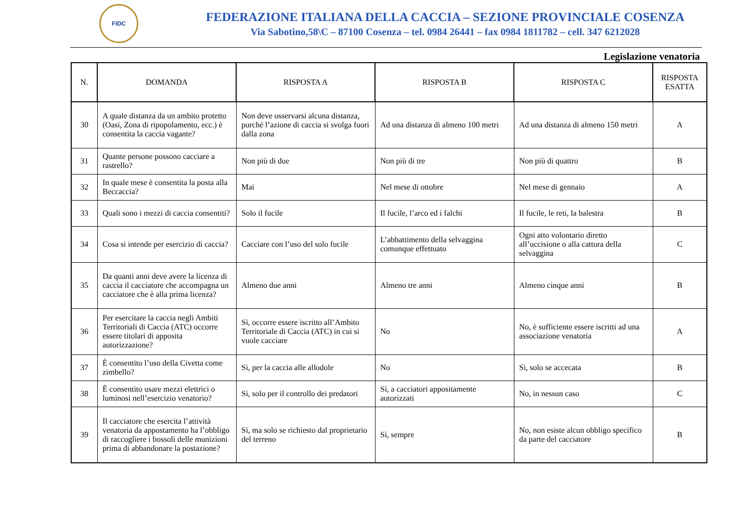FIDC
FEDERAZIONE ITALIANA DELLA CACCIA – SEZIONE PROVINCIALE COSENZA
Via Sabotino,58\C – 87100 Cosenza – tel. 0984 26441 – fax 0984 1811782 – cell. 347 6212028
Legislazione venatoria
| N. | DOMANDA | RISPOSTA A | RISPOSTA B | RISPOSTA C | RISPOSTA ESATTA |
| --- | --- | --- | --- | --- | --- |
| 30 | A quale distanza da un ambito protetto (Oasi, Zona di ripopolamento, ecc.) è consentita la caccia vagante? | Non deve osservarsi alcuna distanza, purché l’azione di caccia si svolga fuori dalla zona | Ad una distanza di almeno 100 metri | Ad una distanza di almeno 150 metri | A |
| 31 | Quante persone possono cacciare a rastrello? | Non più di due | Non più di tre | Non più di quattro | B |
| 32 | In quale mese è consentita la posta alla Beccaccia? | Mai | Nel mese di ottobre | Nel mese di gennaio | A |
| 33 | Quali sono i mezzi di caccia consentiti? | Solo il fucile | Il fucile, l’arco ed i falchi | Il fucile, le reti, la balestra | B |
| 34 | Cosa si intende per esercizio di caccia? | Cacciare con l’uso del solo fucile | L’abbattimento della selvaggina comunque effettuato | Ogni atto volontario diretto all’uccisione o alla cattura della selvaggina | C |
| 35 | Da quanti anni deve avere la licenza di caccia il cacciatore che accompagna un cacciatore che è alla prima licenza? | Almeno due anni | Almeno tre anni | Almeno cinque anni | B |
| 36 | Per esercitare la caccia negli Ambiti Territoriali di Caccia (ATC) occorre essere titolari di apposita autorizzazione? | Sì, occorre essere iscritto all’Ambito Territoriale di Caccia (ATC) in cui si vuole cacciare | No | No, è sufficiente essere iscritti ad una associazione venatoria | A |
| 37 | È consentito l’uso della Civetta come zimbello? | Sì, per la caccia alle allodole | No | Sì, solo se accecata | B |
| 38 | È consentito usare mezzi elettrici o luminosi nell’esercizio venatorio? | Sì, solo per il controllo dei predatori | Sì, a cacciatori appositamente autorizzati | No, in nessun caso | C |
| 39 | Il cacciatore che esercita l’attività venatoria da appostamento ha l’obbligo di raccogliere i bossoli delle munizioni prima di abbandonare la postazione? | Sì, ma solo se richiesto dal proprietario del terreno | Sì, sempre | No, non esiste alcun obbligo specifico da parte del cacciatore | B |